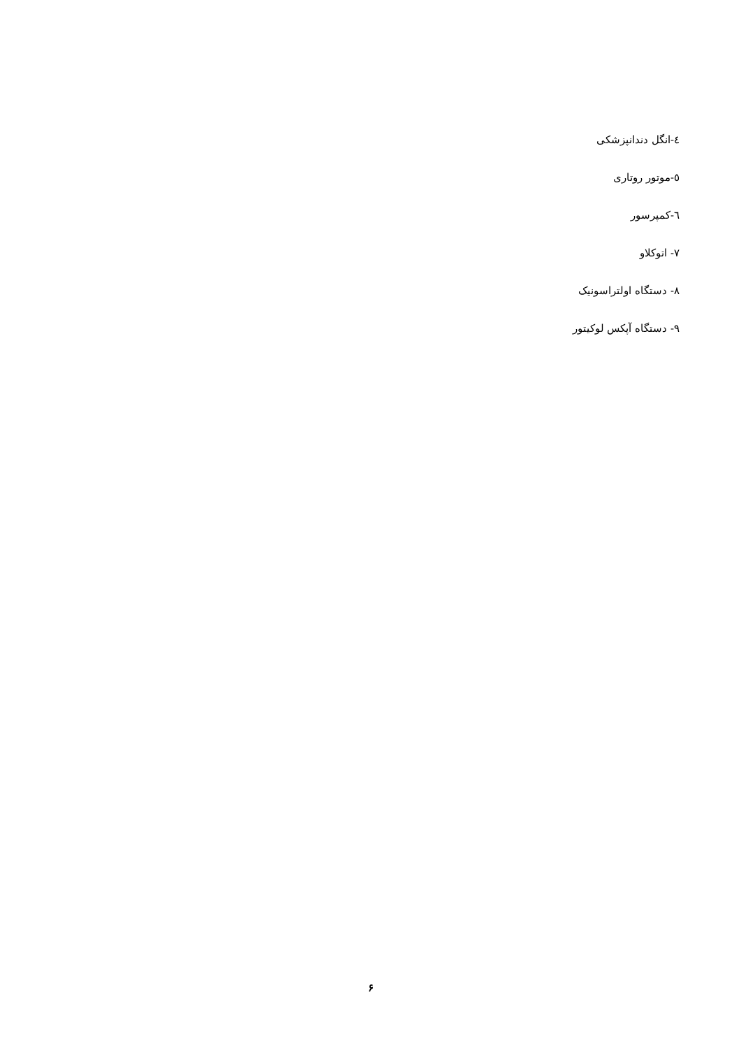٤-انگل دندانپزشکی
٥-موتور روتاری
٦-کمپرسور
٧- اتوکلاو
٨- دستگاه اولتراسونیک
٩- دستگاه آپکس لوکیتور
۶